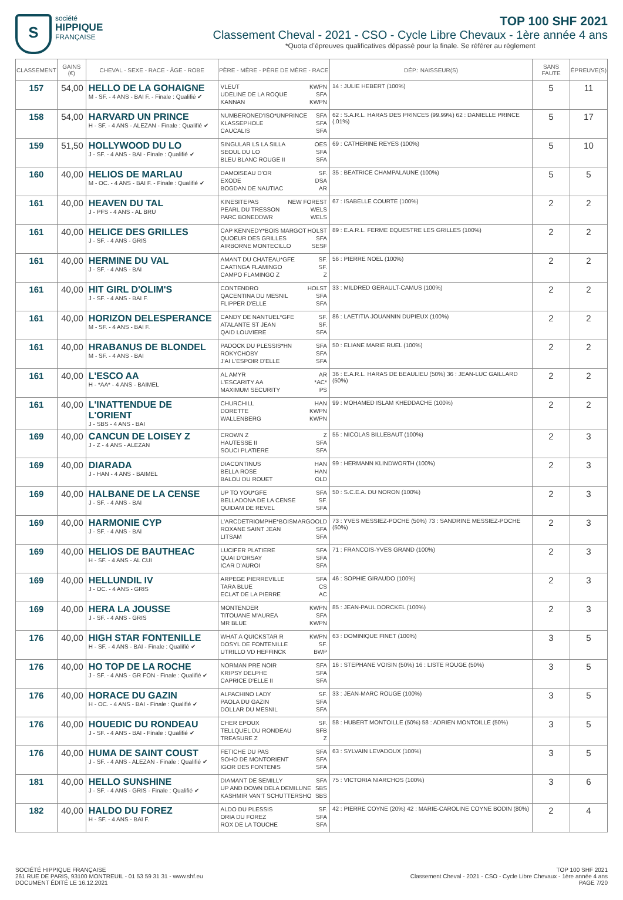S
société
HIPPIQUE
FRANÇAISE
TOP 100 SHF 2021
Classement Cheval - 2021 - CSO - Cycle Libre Chevaux - 1ère année 4 ans
*Quota d’épreuves qualificatives dépassé pour la finale. Se référer au règlement
| CLASSEMENT | GAINS (€) | CHEVAL - SEXE - RACE - ÂGE - ROBE | PÈRE - MÈRE - PÈRE DE MÈRE - RACE | DÉP.: NAISSEUR(S) | SANS FAUTE | ÉPREUVE(S) |
| --- | --- | --- | --- | --- | --- | --- |
| 157 | 54,00 | HELLO DE LA GOHAIGNE M - SF. - 4 ANS - BAI F. - Finale : Qualifié ✔ | VLEUT KWPN UDELINE DE LA ROQUE SFA KANNAN KWPN | 14 : JULIE HEBERT (100%) | 5 | 11 |
| 158 | 54,00 | HARVARD UN PRINCE H - SF. - 4 ANS - ALEZAN - Finale : Qualifié ✔ | NUMBERONED'ISO*UNPRINCE SFA KLASSEPHOLE SFA CAUCALIS SFA | 62 : S.A.R.L. HARAS DES PRINCES (99.99%) 62 : DANIELLE PRINCE (.01%) | 5 | 17 |
| 159 | 51,50 | HOLLYWOOD DU LO J - SF. - 4 ANS - BAI - Finale : Qualifié ✔ | SINGULAR LS LA SILLA OES SEOUL DU LO SFA BLEU BLANC ROUGE II SFA | 69 : CATHERINE REYES (100%) | 5 | 10 |
| 160 | 40,00 | HELIOS DE MARLAU M - OC. - 4 ANS - BAI F. - Finale : Qualifié ✔ | DAMOISEAU D'OR SF. EXODE DSA BOGDAN DE NAUTIAC AR | 35 : BEATRICE CHAMPALAUNE (100%) | 5 | 5 |
| 161 | 40,00 | HEAVEN DU TAL J - PFS - 4 ANS - AL BRU | KINESITEPAS NEW FOREST PEARL DU TRESSON WELS PARC BONEDDWR WELS | 67 : ISABELLE COURTE (100%) | 2 | 2 |
| 161 | 40,00 | HELICE DES GRILLES J - SF. - 4 ANS - GRIS | CAP KENNEDY*BOIS MARGOT HOLST QUOEUR DES GRILLES SFA AIRBORNE MONTECILLO SESF | 89 : E.A.R.L. FERME EQUESTRE LES GRILLES (100%) | 2 | 2 |
| 161 | 40,00 | HERMINE DU VAL J - SF. - 4 ANS - BAI | AMANT DU CHATEAU*GFE SF. CAATINGA FLAMINGO SF. CAMPO FLAMINGO Z Z | 56 : PIERRE NOEL (100%) | 2 | 2 |
| 161 | 40,00 | HIT GIRL D'OLIM'S J - SF. - 4 ANS - BAI F. | CONTENDRO HOLST QACENTINA DU MESNIL SFA FLIPPER D'ELLE SFA | 33 : MILDRED GERAULT-CAMUS (100%) | 2 | 2 |
| 161 | 40,00 | HORIZON DELESPERANCE M - SF. - 4 ANS - BAI F. | CANDY DE NANTUEL*GFE SF. ATALANTE ST JEAN SF. QAID LOUVIERE SFA | 86 : LAETITIA JOUANNIN DUPIEUX (100%) | 2 | 2 |
| 161 | 40,00 | HRABANUS DE BLONDEL M - SF. - 4 ANS - BAI | PADOCK DU PLESSIS*HN SFA ROKYCHOBY SFA J'AI L'ESPOIR D'ELLE SFA | 50 : ELIANE MARIE RUEL (100%) | 2 | 2 |
| 161 | 40,00 | L'ESCO AA H - *AA* - 4 ANS - BAIMEL | AL AMYR AR L'ESCARITY AA *AC* MAXIMUM SECURITY PS | 36 : E.A.R.L. HARAS DE BEAULIEU (50%) 36 : JEAN-LUC GAILLARD (50%) | 2 | 2 |
| 161 | 40,00 | L'INATTENDUE DE L'ORIENT J - SBS - 4 ANS - BAI | CHURCHILL HAN DORETTE KWPN WALLENBERG KWPN | 99 : MOHAMED ISLAM KHEDDACHE (100%) | 2 | 2 |
| 169 | 40,00 | CANCUN DE LOISEY Z J - Z - 4 ANS - ALEZAN | CROWN Z Z HAUTESSE II SFA SOUCI PLATIERE SFA | 55 : NICOLAS BILLEBAUT (100%) | 2 | 3 |
| 169 | 40,00 | DIARADA J - HAN - 4 ANS - BAIMEL | DIACONTINUS HAN BELLA ROSE HAN BALOU DU ROUET OLD | 99 : HERMANN KLINDWORTH (100%) | 2 | 3 |
| 169 | 40,00 | HALBANE DE LA CENSE J - SF. - 4 ANS - BAI | UP TO YOU*GFE SFA BELLADONA DE LA CENSE SF. QUIDAM DE REVEL SFA | 50 : S.C.E.A. DU NORON (100%) | 2 | 3 |
| 169 | 40,00 | HARMONIE CYP J - SF. - 4 ANS - BAI | L'ARCDETRIOMPHE*BOISMARGO OLD ROXANE SAINT JEAN SFA LITSAM SFA | 73 : YVES MESSIEZ-POCHE (50%) 73 : SANDRINE MESSIEZ-POCHE (50%) | 2 | 3 |
| 169 | 40,00 | HELIOS DE BAUTHEAC H - SF. - 4 ANS - AL CUI | LUCIFER PLATIERE SFA QUAI D'ORSAY SFA ICAR D'AUROI SFA | 71 : FRANCOIS-YVES GRAND (100%) | 2 | 3 |
| 169 | 40,00 | HELLUNDIL IV J - OC. - 4 ANS - GRIS | ARPEGE PIERREVILLE SFA TARA BLUE CS ECLAT DE LA PIERRE AC | 46 : SOPHIE GIRAUDO (100%) | 2 | 3 |
| 169 | 40,00 | HERA LA JOUSSE J - SF. - 4 ANS - GRIS | MONTENDER KWPN TITOUANE M'AUREA SFA MR BLUE KWPN | 85 : JEAN-PAUL DORCKEL (100%) | 2 | 3 |
| 176 | 40,00 | HIGH STAR FONTENILLE H - SF. - 4 ANS - BAI - Finale : Qualifié ✔ | WHAT A QUICKSTAR R KWPN DOSYL DE FONTENILLE SF. UTRILLO VD HEFFINCK BWP | 63 : DOMINIQUE FINET (100%) | 3 | 5 |
| 176 | 40,00 | HO TOP DE LA ROCHE J - SF. - 4 ANS - GR FON - Finale : Qualifié ✔ | NORMAN PRE NOIR SFA KRIPSY DELPHE SFA CAPRICE D'ELLE II SFA | 16 : STEPHANE VOISIN (50%) 16 : LISTE ROUGE (50%) | 3 | 5 |
| 176 | 40,00 | HORACE DU GAZIN H - OC. - 4 ANS - BAI - Finale : Qualifié ✔ | ALPACHINO LADY SF. PAOLA DU GAZIN SFA DOLLAR DU MESNIL SFA | 33 : JEAN-MARC ROUGE (100%) | 3 | 5 |
| 176 | 40,00 | HOUEDIC DU RONDEAU J - SF. - 4 ANS - BAI - Finale : Qualifié ✔ | CHER EPOUX SF. TELLQUEL DU RONDEAU SFB TREASURE Z Z | 58 : HUBERT MONTOILLE (50%) 58 : ADRIEN MONTOILLE (50%) | 3 | 5 |
| 176 | 40,00 | HUMA DE SAINT COUST J - SF. - 4 ANS - ALEZAN - Finale : Qualifié ✔ | FETICHE DU PAS SFA SOHO DE MONTORIENT SFA IGOR DES FONTENIS SFA | 63 : SYLVAIN LEVADOUX (100%) | 3 | 5 |
| 181 | 40,00 | HELLO SUNSHINE J - SF. - 4 ANS - GRIS - Finale : Qualifié ✔ | DIAMANT DE SEMILLY SFA UP AND DOWN DELA DEMILUNE SBS KASHMIR VAN'T SCHUTTERSHO SBS | 75 : VICTORIA NIARCHOS (100%) | 3 | 6 |
| 182 | 40,00 | HALDO DU FOREZ H - SF. - 4 ANS - BAI F. | ALDO DU PLESSIS SF. ORIA DU FOREZ SFA ROX DE LA TOUCHE SFA | 42 : PIERRE COYNE (20%) 42 : MARIE-CAROLINE COYNE BODIN (80%) | 2 | 4 |
SOCIÉTÉ HIPPIQUE FRANÇAISE
261 RUE DE PARIS, 93100 MONTREUIL - 01 53 59 31 31 - www.shf.eu
DOCUMENT ÉDITÉ LE 16.12.2021
TOP 100 SHF 2021
Classement Cheval - 2021 - CSO - Cycle Libre Chevaux - 1ère année 4 ans
PAGE 7/20